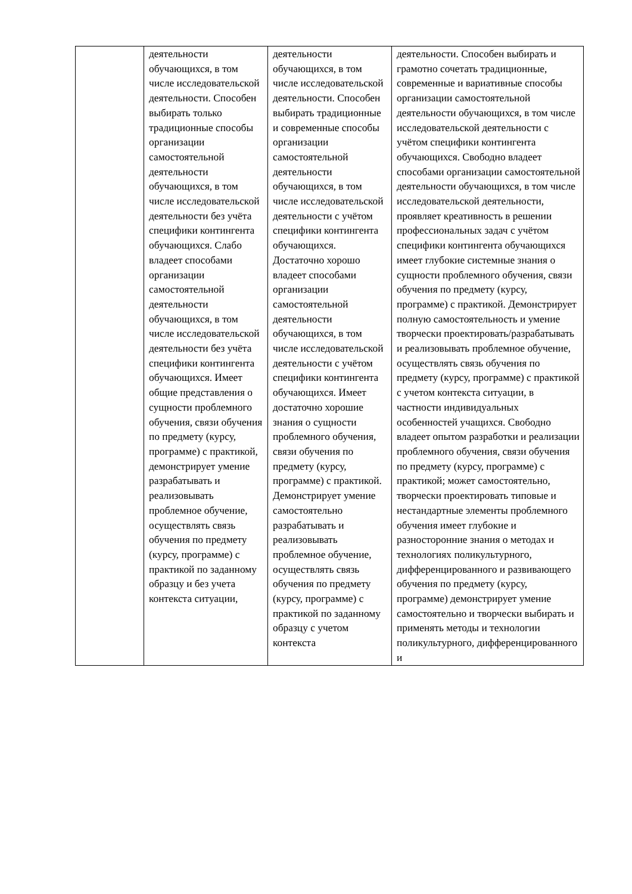| | деятельности обучающихся, в том числе исследовательской деятельности. Способен выбирать только традиционные способы организации самостоятельной деятельности обучающихся, в том числе исследовательской деятельности без учёта специфики контингента обучающихся. Слабо владеет способами организации самостоятельной деятельности обучающихся, в том числе исследовательской деятельности без учёта специфики контингента обучающихся. Имеет общие представления о сущности проблемного обучения, связи обучения по предмету (курсу, программе) с практикой, демонстрирует умение разрабатывать и реализовывать проблемное обучение, осуществлять связь обучения по предмету (курсу, программе) с практикой по заданному образцу и без учета контекста ситуации, | деятельности обучающихся, в том числе исследовательской деятельности. Способен выбирать традиционные и современные способы организации самостоятельной деятельности обучающихся, в том числе исследовательской деятельности с учётом специфики контингента обучающихся. Достаточно хорошо владеет способами организации самостоятельной деятельности обучающихся, в том числе исследовательской деятельности с учётом специфики контингента обучающихся. Имеет достаточно хорошие знания о сущности проблемного обучения, связи обучения по предмету (курсу, программе) с практикой. Демонстрирует умение самостоятельно разрабатывать и реализовывать проблемное обучение, осуществлять связь обучения по предмету (курсу, программе) с практикой по заданному образцу с учетом контекста | деятельности. Способен выбирать и грамотно сочетать традиционные, современные и вариативные способы организации самостоятельной деятельности обучающихся, в том числе исследовательской деятельности с учётом специфики контингента обучающихся. Свободно владеет способами организации самостоятельной деятельности обучающихся, в том числе исследовательской деятельности, проявляет креативность в решении профессиональных задач с учётом специфики контингента обучающихся имеет глубокие системные знания о сущности проблемного обучения, связи обучения по предмету (курсу, программе) с практикой. Демонстрирует полную самостоятельность и умение творчески проектировать/разрабатывать и реализовывать проблемное обучение, осуществлять связь обучения по предмету (курсу, программе) с практикой с учетом контекста ситуации, в частности индивидуальных особенностей учащихся. Свободно владеет опытом разработки и реализации проблемного обучения, связи обучения по предмету (курсу, программе) с практикой; может самостоятельно, творчески проектировать типовые и нестандартные элементы проблемного обучения имеет глубокие и разносторонние знания о методах и технологиях поликультурного, дифференцированного и развивающего обучения по предмету (курсу, программе) демонстрирует умение самостоятельно и творчески выбирать и применять методы и технологии поликультурного, дифференцированного и |